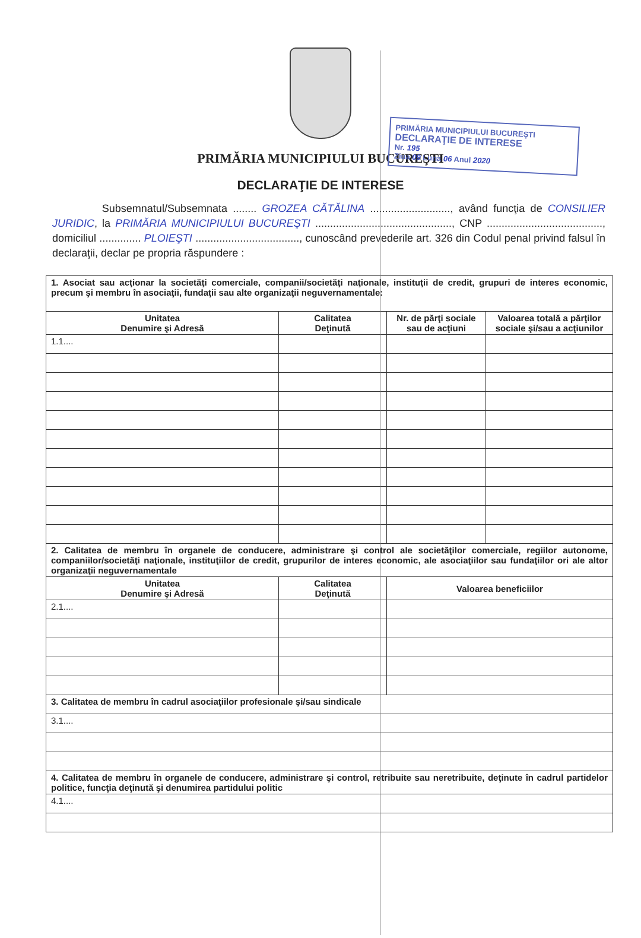PRIMĂRIA MUNICIPIULUI BUCUREŞTI
DECLARAŢIE DE INTERESE
Nr. 195
Ziua 09 Luna 06 Anul 2020
PRIMĂRIA MUNICIPIULUI BUCUREŞTI
DECLARAŢIE DE INTERESE
Subsemnatul/Subsemnata ........ GROZEA CĂTĂLINA ..........................., având funcţia de CONSILIER JURIDIC, la PRIMĂRIA MUNICIPIULUI BUCUREŞTI .............................................., CNP ......................................., domiciliul .............. PLOIEŞTI ..................................., cunoscând prevederile art. 326 din Codul penal privind falsul în declaraţii, declar pe propria răspundere :
| 1. Asociat sau acţionar la societăţi comerciale, companii/societăţi naţionale, instituţii de credit, grupuri de interes economic, precum şi membru în asociaţii, fundaţii sau alte organizaţii neguvernamentale: | | | |
| Unitatea Denumire şi Adresă | Calitatea Deţinută | Nr. de părţi sociale sau de acţiuni | Valoarea totală a părţilor sociale şi/sau a acţiunilor |
| 1.1.... | | | |
| 2. Calitatea de membru în organele de conducere, administrare şi control ale societăţilor comerciale, regiilor autonome, companiilor/societăţi naţionale, instituţiilor de credit, grupurilor de interes economic, ale asociaţiilor sau fundaţiilor ori ale altor organizaţii neguvernamentale | | | |
| Unitatea Denumire şi Adresă | Calitatea Deţinută | Valoarea beneficiilor | |
| 2.1.... | | | |
| 3. Calitatea de membru în cadrul asociaţiilor profesionale şi/sau sindicale | | | |
| 3.1.... | | | |
| 4. Calitatea de membru în organele de conducere, administrare şi control, retribuite sau neretribuite, deţinute în cadrul partidelor politice, funcţia deţinută şi denumirea partidului politic | | | |
| 4.1.... | | | |